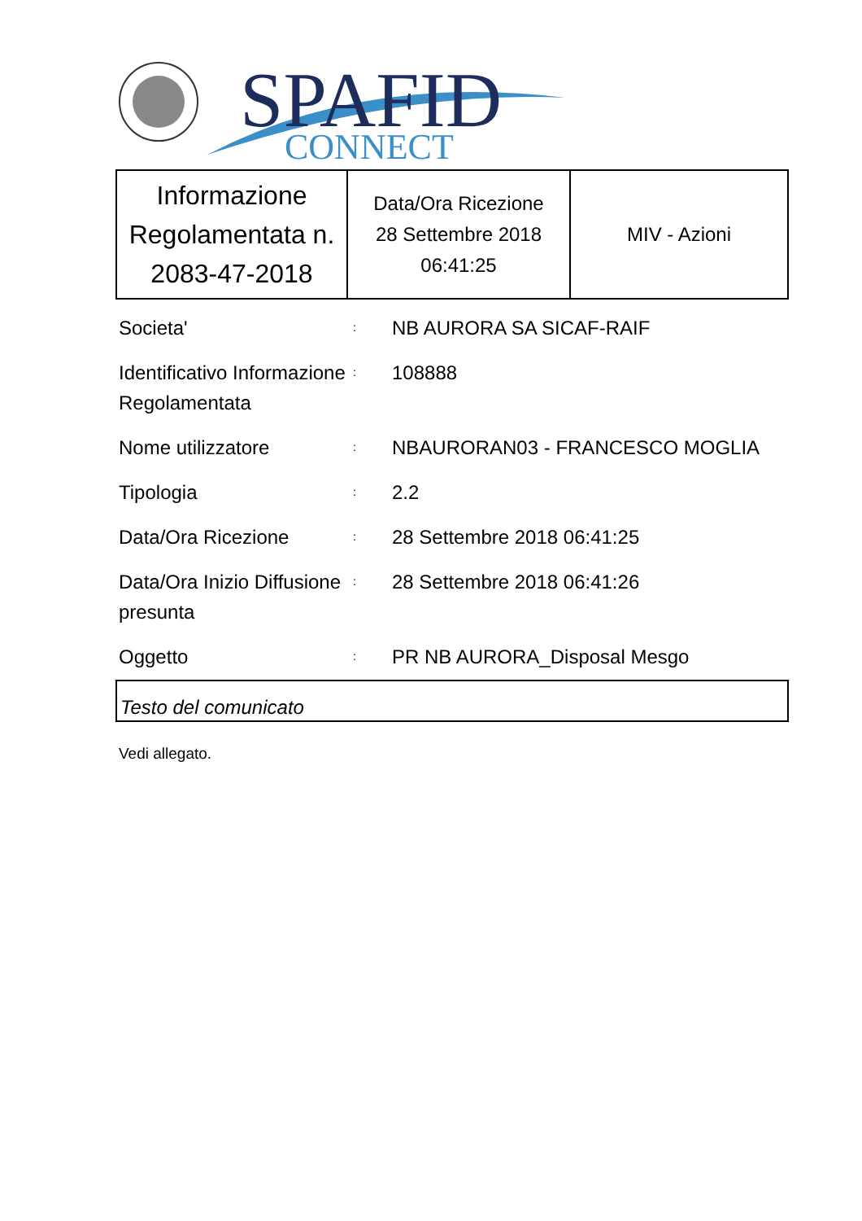SPAFID
CONNECT
| Informazione Regolamentata n. 2083-47-2018 | Data/Ora Ricezione 28 Settembre 2018 06:41:25 | MIV - Azioni |
| Societa' | : | NB AURORA SA SICAF-RAIF |
| Identificativo Informazione Regolamentata | : | 108888 |
| Nome utilizzatore | : | NBAURORAN03 - FRANCESCO MOGLIA |
| Tipologia | : | 2.2 |
| Data/Ora Ricezione | : | 28 Settembre 2018 06:41:25 |
| Data/Ora Inizio Diffusione presunta | : | 28 Settembre 2018 06:41:26 |
| Oggetto | : | PR NB AURORA_Disposal Mesgo |
Testo del comunicato
Vedi allegato.